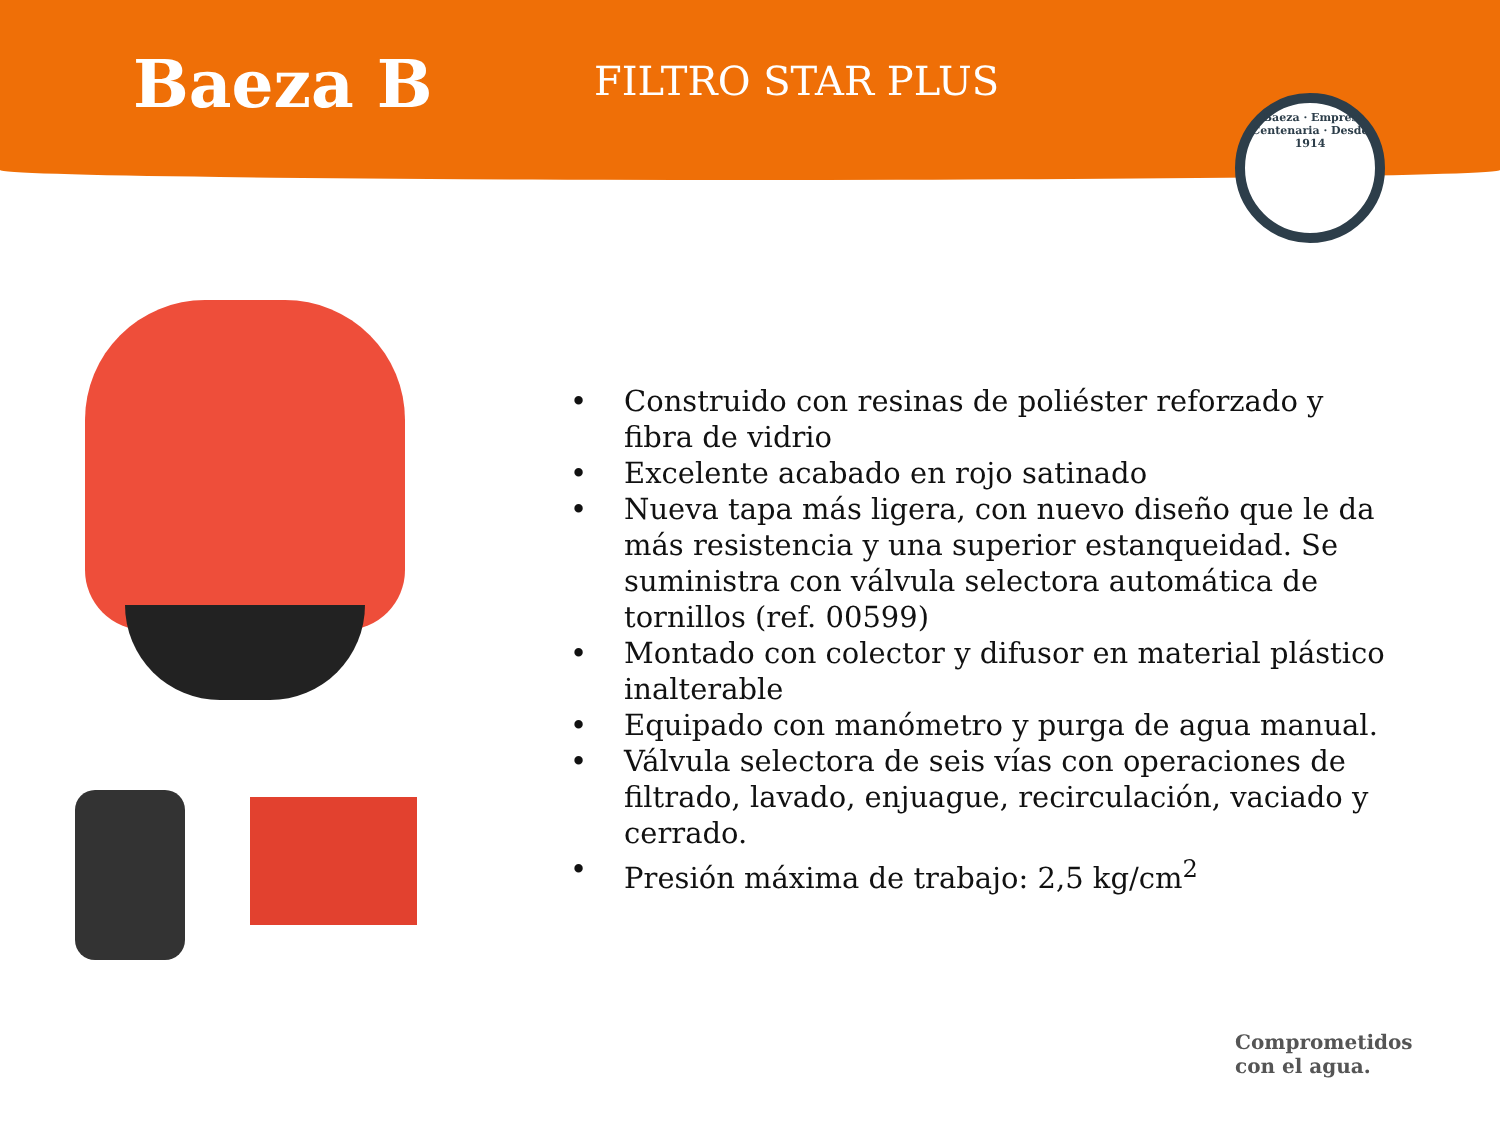Baeza B FILTRO STAR PLUS
· Baeza · Empresa Centenaria · Desde 1914
• Construido con resinas de poliéster reforzado y fibra de vidrio
• Excelente acabado en rojo satinado
• Nueva tapa más ligera, con nuevo diseño que le da más resistencia y una superior estanqueidad. Se suministra con válvula selectora automática de tornillos (ref. 00599)
• Montado con colector y difusor en material plástico inalterable
• Equipado con manómetro y purga de agua manual.
• Válvula selectora de seis vías con operaciones de filtrado, lavado, enjuague, recirculación, vaciado y cerrado.
• Presión máxima de trabajo: 2,5 kg/cm<sup>2</sup>
Comprometidos
con el agua.